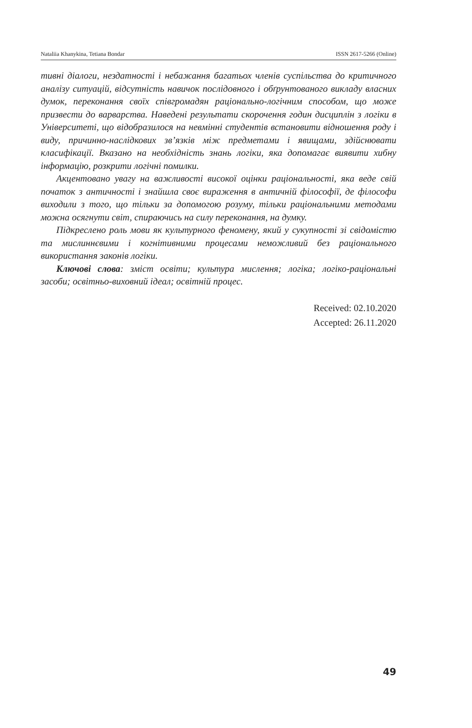Nataliia Khanykina, Tetiana Bondar ISSN 2617-5266 (Online)
тивні діалоги, нездатності і небажання багатьох членів суспільства до критичного аналізу ситуацій, відсутність навичок послідовного і обґрунтованого викладу власних думок, переконання своїх співгромадян раціонально-логічним способом, що може призвести до варварства. Наведені результати скорочення годин дисциплін з логіки в Університеті, що відобразилося на невмінні студентів встановити відношення роду і виду, причинно-наслідкових зв’язків між предметами і явищами, здійснювати класифікації. Вказано на необхідність знань логіки, яка допомагає виявити хибну інформацію, розкрити логічні помилки.
Акцентовано увагу на важливості високої оцінки раціональності, яка веде свій початок з античності і знайшла своє вираження в античній філософії, де філософи виходили з того, що тільки за допомогою розуму, тільки раціональними методами можна осягнути світ, спираючись на силу переконання, на думку.
Підкреслено роль мови як культурного феномену, який у сукупності зі свідомістю та мислиннєвими і когнітивними процесами неможливий без раціонального використання законів логіки.
Ключові слова: зміст освіти; культура мислення; логіка; логіко-раціональні засоби; освітньо-виховний ідеал; освітній процес.
Received: 02.10.2020
Accepted: 26.11.2020
49